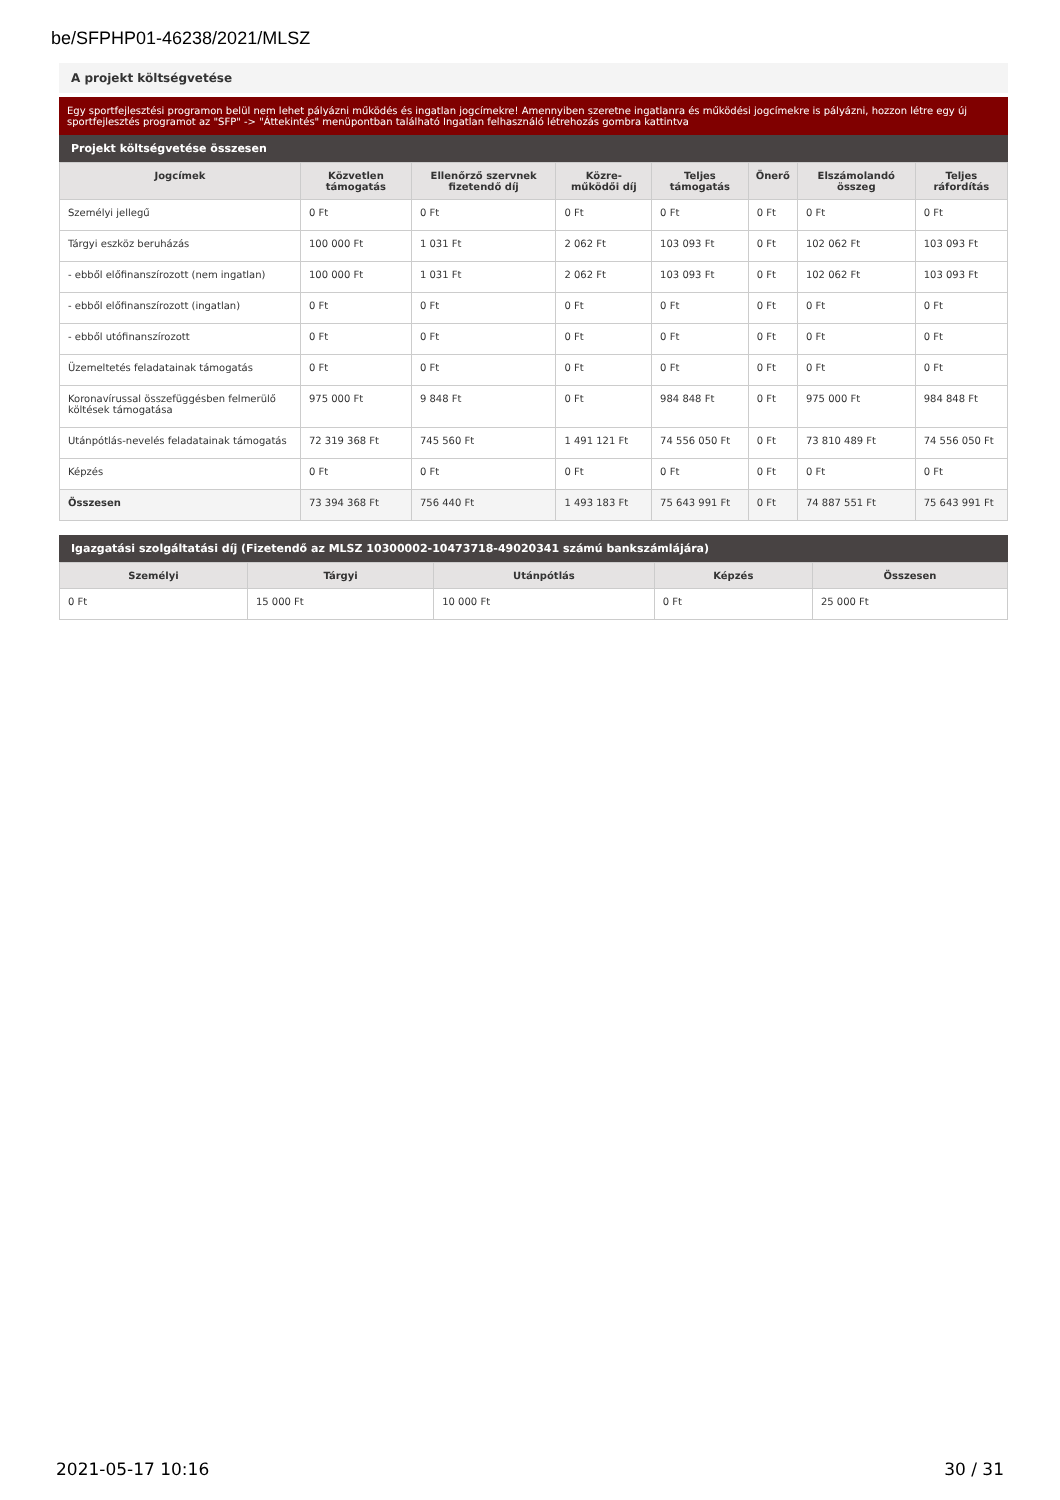be/SFPHP01-46238/2021/MLSZ
A projekt költségvetése
Egy sportfejlesztési programon belül nem lehet pályázni működés és ingatlan jogcímekre! Amennyiben szeretne ingatlanra és működési jogcímekre is pályázni, hozzon létre egy új sportfejlesztés programot az "SFP" -> "Áttekintés" menüpontban található Ingatlan felhasználó létrehozás gombra kattintva
Projekt költségvetése összesen
| Jogcímek | Közvetlen támogatás | Ellenőrző szervnek fizetendő díj | Közre-működői díj | Teljes támogatás | Önerő | Elszámolandó összeg | Teljes ráfordítás |
| --- | --- | --- | --- | --- | --- | --- | --- |
| Személyi jellegű | 0 Ft | 0 Ft | 0 Ft | 0 Ft | 0 Ft | 0 Ft | 0 Ft |
| Tárgyi eszköz beruházás | 100 000 Ft | 1 031 Ft | 2 062 Ft | 103 093 Ft | 0 Ft | 102 062 Ft | 103 093 Ft |
| - ebből előfinanszírozott (nem ingatlan) | 100 000 Ft | 1 031 Ft | 2 062 Ft | 103 093 Ft | 0 Ft | 102 062 Ft | 103 093 Ft |
| - ebből előfinanszírozott (ingatlan) | 0 Ft | 0 Ft | 0 Ft | 0 Ft | 0 Ft | 0 Ft | 0 Ft |
| - ebből utófinanszírozott | 0 Ft | 0 Ft | 0 Ft | 0 Ft | 0 Ft | 0 Ft | 0 Ft |
| Üzemeltetés feladatainak támogatás | 0 Ft | 0 Ft | 0 Ft | 0 Ft | 0 Ft | 0 Ft | 0 Ft |
| Koronavírussal összefüggésben felmerülő költések támogatása | 975 000 Ft | 9 848 Ft | 0 Ft | 984 848 Ft | 0 Ft | 975 000 Ft | 984 848 Ft |
| Utánpótlás-nevelés feladatainak támogatás | 72 319 368 Ft | 745 560 Ft | 1 491 121 Ft | 74 556 050 Ft | 0 Ft | 73 810 489 Ft | 74 556 050 Ft |
| Képzés | 0 Ft | 0 Ft | 0 Ft | 0 Ft | 0 Ft | 0 Ft | 0 Ft |
| Összesen | 73 394 368 Ft | 756 440 Ft | 1 493 183 Ft | 75 643 991 Ft | 0 Ft | 74 887 551 Ft | 75 643 991 Ft |
Igazgatási szolgáltatási díj (Fizetendő az MLSZ 10300002-10473718-49020341 számú bankszámlájára)
| Személyi | Tárgyi | Utánpótlás | Képzés | Összesen |
| --- | --- | --- | --- | --- |
| 0 Ft | 15 000 Ft | 10 000 Ft | 0 Ft | 25 000 Ft |
2021-05-17 10:16 30 / 31